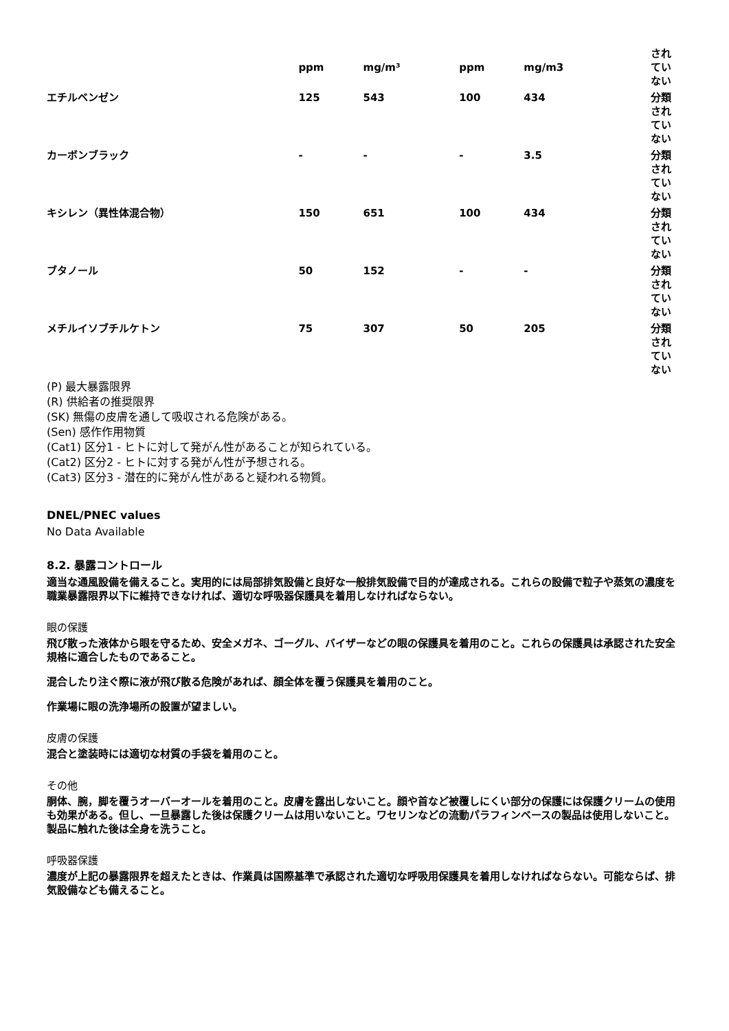| | ppm | mg/m³ | ppm | mg/m3 | され てい ない |
| エチルベンゼン | 125 | 543 | 100 | 434 | 分類 され てい ない |
| カーボンブラック | - | - | - | 3.5 | 分類 され てい ない |
| キシレン（異性体混合物） | 150 | 651 | 100 | 434 | 分類 され てい ない |
| ブタノール | 50 | 152 | - | - | 分類 され てい ない |
| メチルイソブチルケトン | 75 | 307 | 50 | 205 | 分類 され てい ない |
(P) 最大暴露限界
(R) 供給者の推奨限界
(SK) 無傷の皮膚を通して吸収される危険がある。
(Sen) 感作作用物質
(Cat1) 区分1 - ヒトに対して発がん性があることが知られている。
(Cat2) 区分2 - ヒトに対する発がん性が予想される。
(Cat3) 区分3 - 潜在的に発がん性があると疑われる物質。
DNEL/PNEC values
No Data Available
8.2. 暴露コントロール
適当な通風設備を備えること。実用的には局部排気設備と良好な一般排気設備で目的が達成される。これらの設備で粒子や蒸気の濃度を職業暴露限界以下に維持できなければ、適切な呼吸器保護具を着用しなければならない。
眼の保護
飛び散った液体から眼を守るため、安全メガネ、ゴーグル、バイザーなどの眼の保護具を着用のこと。これらの保護具は承認された安全規格に適合したものであること。
混合したり注ぐ際に液が飛び散る危険があれば、顔全体を覆う保護具を着用のこと。
作業場に眼の洗浄場所の設置が望ましい。
皮膚の保護
混合と塗装時には適切な材質の手袋を着用のこと。
その他
胴体、腕，脚を覆うオーバーオールを着用のこと。皮膚を露出しないこと。顔や首など被覆しにくい部分の保護には保護クリームの使用も効果がある。但し、一旦暴露した後は保護クリームは用いないこと。ワセリンなどの流動パラフィンベースの製品は使用しないこと。製品に触れた後は全身を洗うこと。
呼吸器保護
濃度が上記の暴露限界を超えたときは、作業員は国際基準で承認された適切な呼吸用保護具を着用しなければならない。可能ならば、排気設備なども備えること。